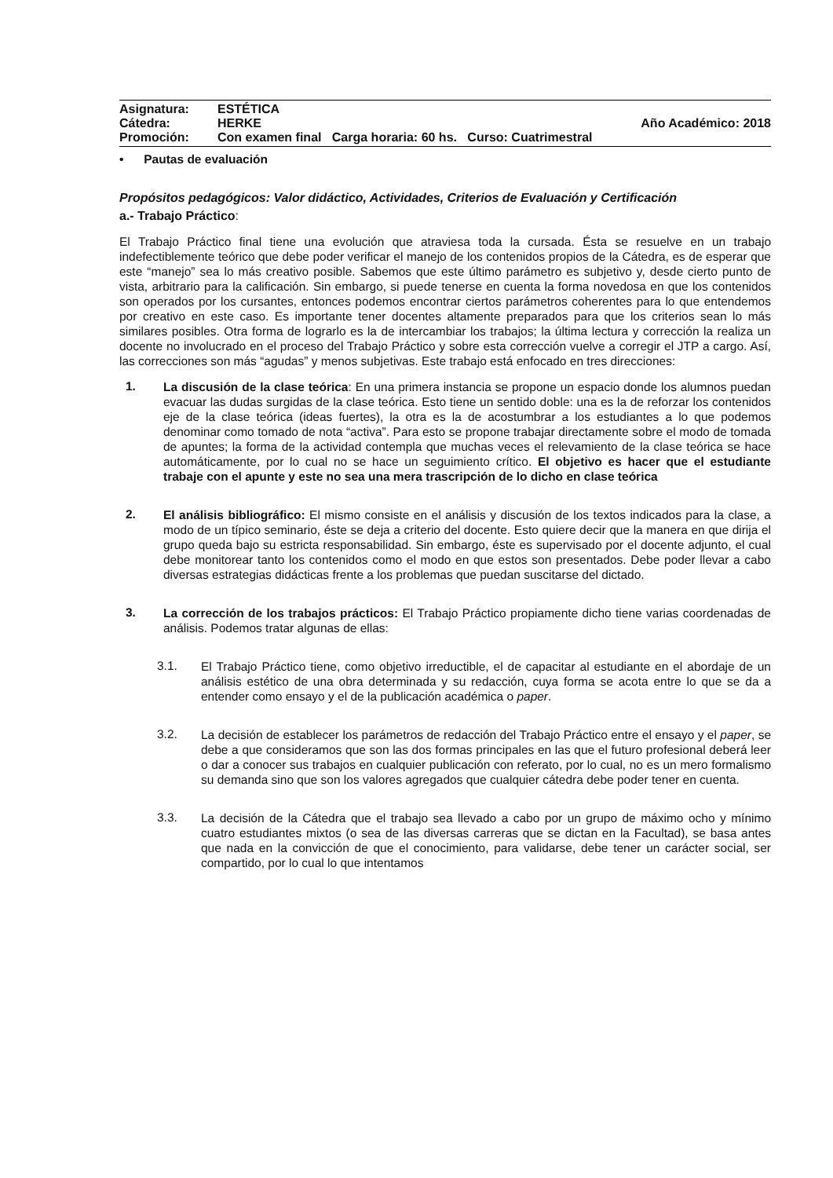Asignatura: ESTÉTICA
Cátedra: HERKE Año Académico: 2018
Promoción: Con examen final Carga horaria: 60 hs. Curso: Cuatrimestral
• Pautas de evaluación
Propósitos pedagógicos: Valor didáctico, Actividades, Criterios de Evaluación y Certificación
a.- Trabajo Práctico:
El Trabajo Práctico final tiene una evolución que atraviesa toda la cursada. Ésta se resuelve en un trabajo indefectiblemente teórico que debe poder verificar el manejo de los contenidos propios de la Cátedra, es de esperar que este “manejo” sea lo más creativo posible. Sabemos que este último parámetro es subjetivo y, desde cierto punto de vista, arbitrario para la calificación. Sin embargo, si puede tenerse en cuenta la forma novedosa en que los contenidos son operados por los cursantes, entonces podemos encontrar ciertos parámetros coherentes para lo que entendemos por creativo en este caso. Es importante tener docentes altamente preparados para que los criterios sean lo más similares posibles. Otra forma de lograrlo es la de intercambiar los trabajos; la última lectura y corrección la realiza un docente no involucrado en el proceso del Trabajo Práctico y sobre esta corrección vuelve a corregir el JTP a cargo. Así, las correcciones son más “agudas” y menos subjetivas. Este trabajo está enfocado en tres direcciones:
1.
La discusión de la clase teórica: En una primera instancia se propone un espacio donde los alumnos puedan evacuar las dudas surgidas de la clase teórica. Esto tiene un sentido doble: una es la de reforzar los contenidos eje de la clase teórica (ideas fuertes), la otra es la de acostumbrar a los estudiantes a lo que podemos denominar como tomado de nota “activa”. Para esto se propone trabajar directamente sobre el modo de tomada de apuntes; la forma de la actividad contempla que muchas veces el relevamiento de la clase teórica se hace automáticamente, por lo cual no se hace un seguimiento crítico. El objetivo es hacer que el estudiante trabaje con el apunte y este no sea una mera trascripción de lo dicho en clase teórica
2.
El análisis bibliográfico: El mismo consiste en el análisis y discusión de los textos indicados para la clase, a modo de un típico seminario, éste se deja a criterio del docente. Esto quiere decir que la manera en que dirija el grupo queda bajo su estricta responsabilidad. Sin embargo, éste es supervisado por el docente adjunto, el cual debe monitorear tanto los contenidos como el modo en que estos son presentados. Debe poder llevar a cabo diversas estrategias didácticas frente a los problemas que puedan suscitarse del dictado.
3.
La corrección de los trabajos prácticos: El Trabajo Práctico propiamente dicho tiene varias coordenadas de análisis. Podemos tratar algunas de ellas:
3.1.
El Trabajo Práctico tiene, como objetivo irreductible, el de capacitar al estudiante en el abordaje de un análisis estético de una obra determinada y su redacción, cuya forma se acota entre lo que se da a entender como ensayo y el de la publicación académica o paper.
3.2.
La decisión de establecer los parámetros de redacción del Trabajo Práctico entre el ensayo y el paper, se debe a que consideramos que son las dos formas principales en las que el futuro profesional deberá leer o dar a conocer sus trabajos en cualquier publicación con referato, por lo cual, no es un mero formalismo su demanda sino que son los valores agregados que cualquier cátedra debe poder tener en cuenta.
3.3.
La decisión de la Cátedra que el trabajo sea llevado a cabo por un grupo de máximo ocho y mínimo cuatro estudiantes mixtos (o sea de las diversas carreras que se dictan en la Facultad), se basa antes que nada en la convicción de que el conocimiento, para validarse, debe tener un carácter social, ser compartido, por lo cual lo que intentamos